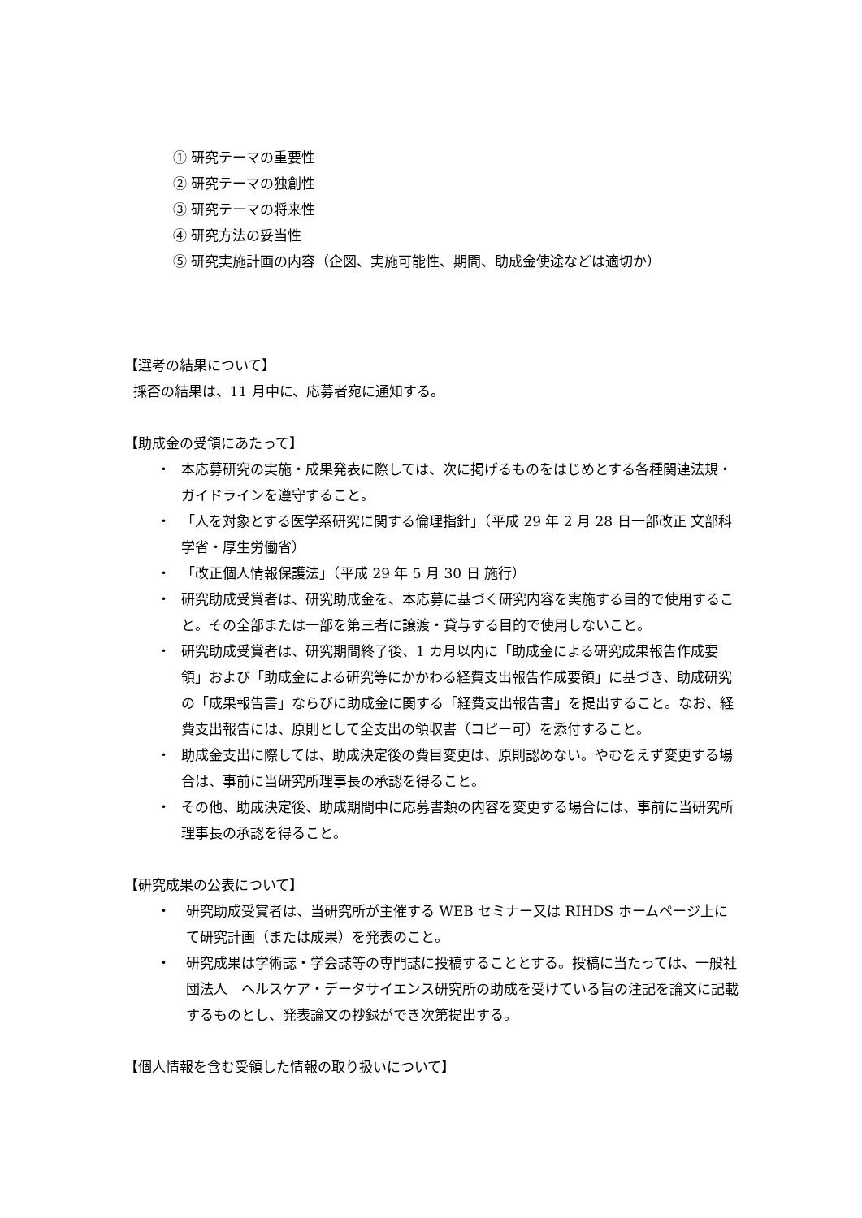① 研究テーマの重要性
② 研究テーマの独創性
③ 研究テーマの将来性
④ 研究方法の妥当性
⑤ 研究実施計画の内容（企図、実施可能性、期間、助成金使途などは適切か）
【選考の結果について】
採否の結果は、11 月中に、応募者宛に通知する。
【助成金の受領にあたって】
・ 本応募研究の実施・成果発表に際しては、次に掲げるものをはじめとする各種関連法規・ガイドラインを遵守すること。
・ 「人を対象とする医学系研究に関する倫理指針」（平成 29 年 2 月 28 日一部改正 文部科学省・厚生労働省）
・ 「改正個人情報保護法」（平成 29 年 5 月 30 日 施行）
・ 研究助成受賞者は、研究助成金を、本応募に基づく研究内容を実施する目的で使用すること。その全部または一部を第三者に譲渡・貸与する目的で使用しないこと。
・ 研究助成受賞者は、研究期間終了後、1 カ月以内に「助成金による研究成果報告作成要領」および「助成金による研究等にかかわる経費支出報告作成要領」に基づき、助成研究の「成果報告書」ならびに助成金に関する「経費支出報告書」を提出すること。なお、経費支出報告には、原則として全支出の領収書（コピー可）を添付すること。
・ 助成金支出に際しては、助成決定後の費目変更は、原則認めない。やむをえず変更する場合は、事前に当研究所理事長の承認を得ること。
・ その他、助成決定後、助成期間中に応募書類の内容を変更する場合には、事前に当研究所理事長の承認を得ること。
【研究成果の公表について】
・ 研究助成受賞者は、当研究所が主催する WEB セミナー又は RIHDS ホームページ上にて研究計画（または成果）を発表のこと。
・ 研究成果は学術誌・学会誌等の専門誌に投稿することとする。投稿に当たっては、一般社団法人　ヘルスケア・データサイエンス研究所の助成を受けている旨の注記を論文に記載するものとし、発表論文の抄録ができ次第提出する。
【個人情報を含む受領した情報の取り扱いについて】